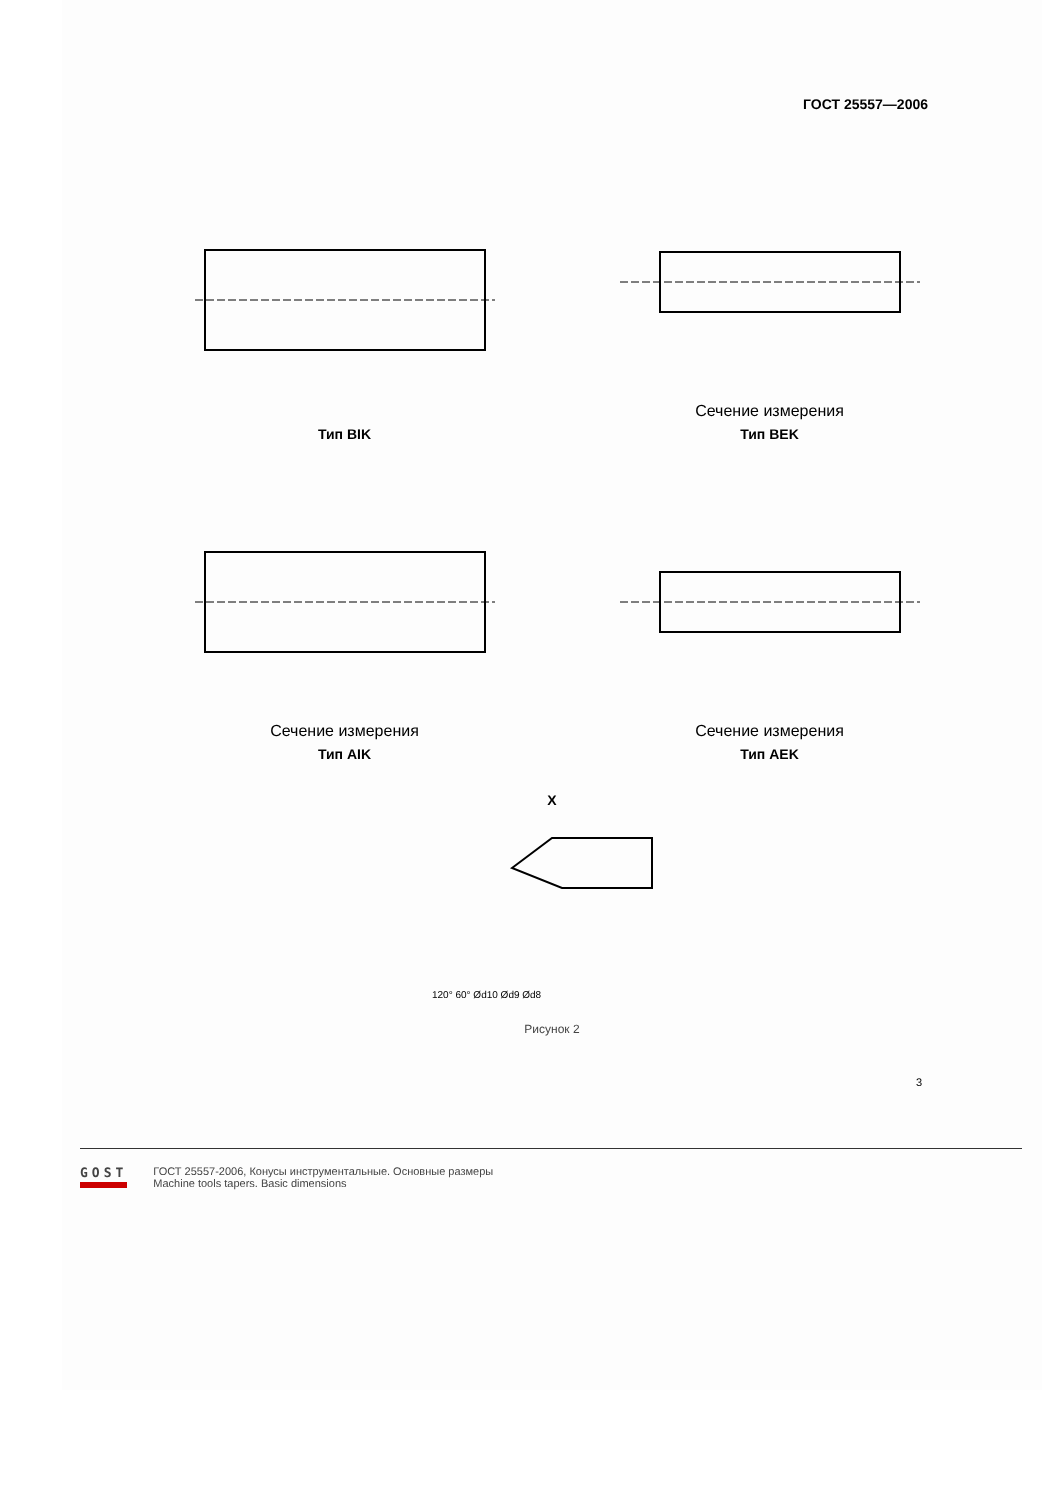ГОСТ 25557—2006
Тип BIK
Сечение измерения
Тип BEK
Сечение измерения
Тип AIK
Сечение измерения
Тип AEK
X
120° 60° Ød10 Ød9 Ød8
Рисунок 2
3
GOST
ГОСТ 25557-2006, Конусы инструментальные. Основные размеры
Machine tools tapers. Basic dimensions